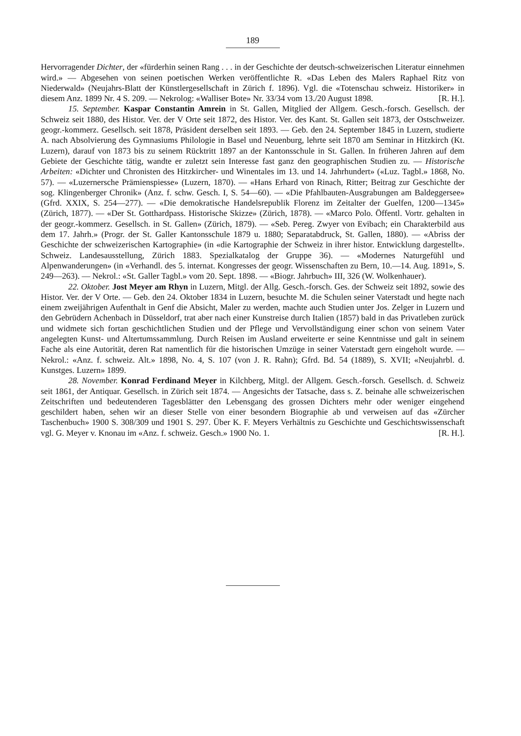189
Hervorragender Dichter, der «fürderhin seinen Rang . . . in der Geschichte der deutsch-schweizerischen Literatur einnehmen wird.» — Abgesehen von seinen poetischen Werken veröffentlichte R. «Das Leben des Malers Raphael Ritz von Niederwald» (Neujahrs-Blatt der Künstlergesellschaft in Zürich f. 1896). Vgl. die «Totenschau schweiz. Historiker» in diesem Anz. 1899 Nr. 4 S. 209. — Nekrolog: «Walliser Bote» Nr. 33/34 vom 13./20 August 1898. [R. H.].
15. September. Kaspar Constantin Amrein in St. Gallen, Mitglied der Allgem. Gesch.-forsch. Gesellsch. der Schweiz seit 1880, des Histor. Ver. der V Orte seit 1872, des Histor. Ver. des Kant. St. Gallen seit 1873, der Ostschweizer. geogr.-kommerz. Gesellsch. seit 1878, Präsident derselben seit 1893. — Geb. den 24. September 1845 in Luzern, studierte A. nach Absolvierung des Gymnasiums Philologie in Basel und Neuenburg, lehrte seit 1870 am Seminar in Hitzkirch (Kt. Luzern), darauf von 1873 bis zu seinem Rücktritt 1897 an der Kantonsschule in St. Gallen. In früheren Jahren auf dem Gebiete der Geschichte tätig, wandte er zuletzt sein Interesse fast ganz den geographischen Studien zu. — Historische Arbeiten: «Dichter und Chronisten des Hitzkircher- und Winentales im 13. und 14. Jahrhundert» («Luz. Tagbl.» 1868, No. 57). — «Luzernersche Prämienspiesse» (Luzern, 1870). — «Hans Erhard von Rinach, Ritter; Beitrag zur Geschichte der sog. Klingenberger Chronik» (Anz. f. schw. Gesch. I, S. 54—60). — «Die Pfahlbauten-Ausgrabungen am Baldeggersee» (Gfrd. XXIX, S. 254—277). — «Die demokratische Handelsrepublik Florenz im Zeitalter der Guelfen, 1200—1345» (Zürich, 1877). — «Der St. Gotthardpass. Historische Skizze» (Zürich, 1878). — «Marco Polo. Öffentl. Vortr. gehalten in der geogr.-kommerz. Gesellsch. in St. Gallen» (Zürich, 1879). — «Seb. Pereg. Zwyer von Evibach; ein Charakterbild aus dem 17. Jahrh.» (Progr. der St. Galler Kantonsschule 1879 u. 1880; Separatabdruck, St. Gallen, 1880). — «Abriss der Geschichte der schweizerischen Kartographie» (in «die Kartographie der Schweiz in ihrer histor. Entwicklung dargestellt». Schweiz. Landesausstellung, Zürich 1883. Spezialkatalog der Gruppe 36). — «Modernes Naturgefühl und Alpenwanderungen» (in «Verhandl. des 5. internat. Kongresses der geogr. Wissenschaften zu Bern, 10.—14. Aug. 1891», S. 249—263). — Nekrol.: «St. Galler Tagbl.» vom 20. Sept. 1898. — «Biogr. Jahrbuch» III, 326 (W. Wolkenhauer).
22. Oktober. Jost Meyer am Rhyn in Luzern, Mitgl. der Allg. Gesch.-forsch. Ges. der Schweiz seit 1892, sowie des Histor. Ver. der V Orte. — Geb. den 24. Oktober 1834 in Luzern, besuchte M. die Schulen seiner Vaterstadt und hegte nach einem zweijährigen Aufenthalt in Genf die Absicht, Maler zu werden, machte auch Studien unter Jos. Zelger in Luzern und den Gebrüdern Achenbach in Düsseldorf, trat aber nach einer Kunstreise durch Italien (1857) bald in das Privatleben zurück und widmete sich fortan geschichtlichen Studien und der Pflege und Vervollständigung einer schon von seinem Vater angelegten Kunst- und Altertumssammlung. Durch Reisen im Ausland erweiterte er seine Kenntnisse und galt in seinem Fache als eine Autorität, deren Rat namentlich für die historischen Umzüge in seiner Vaterstadt gern eingeholt wurde. — Nekrol.: «Anz. f. schweiz. Alt.» 1898, No. 4, S. 107 (von J. R. Rahn); Gfrd. Bd. 54 (1889), S. XVII; «Neujahrbl. d. Kunstges. Luzern» 1899.
28. November. Konrad Ferdinand Meyer in Kilchberg, Mitgl. der Allgem. Gesch.-forsch. Gesellsch. d. Schweiz seit 1861, der Antiquar. Gesellsch. in Zürich seit 1874. — Angesichts der Tatsache, dass s. Z. beinahe alle schweizerischen Zeitschriften und bedeutenderen Tagesblätter den Lebensgang des grossen Dichters mehr oder weniger eingehend geschildert haben, sehen wir an dieser Stelle von einer besondern Biographie ab und verweisen auf das «Zürcher Taschenbuch» 1900 S. 308/309 und 1901 S. 297. Über K. F. Meyers Verhältnis zu Geschichte und Geschichtswissenschaft vgl. G. Meyer v. Knonau im «Anz. f. schweiz. Gesch.» 1900 No. 1. [R. H.].